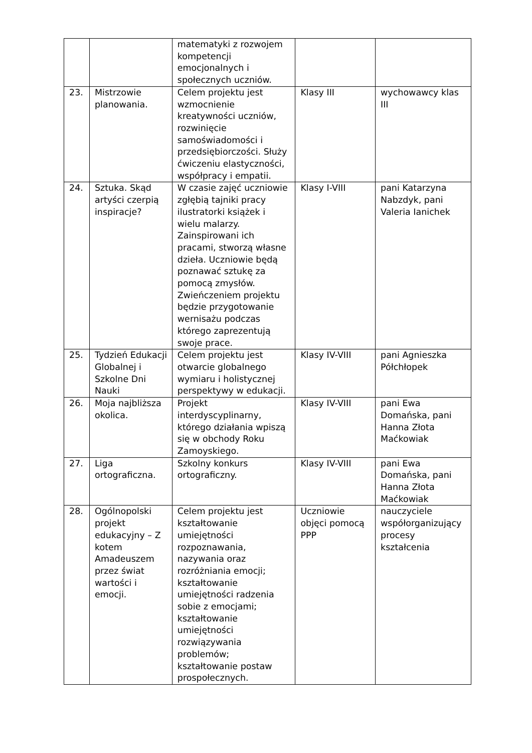| | | matematyki z rozwojem kompetencji emocjonalnych i społecznych uczniów. | | |
| 23. | Mistrzowie planowania. | Celem projektu jest wzmocnienie kreatywności uczniów, rozwinięcie samoświadomości i przedsiębiorczości. Służy ćwiczeniu elastyczności, współpracy i empatii. | Klasy III | wychowawcy klas III |
| 24. | Sztuka. Skąd artyści czerpią inspiracje? | W czasie zajęć uczniowie zgłębią tajniki pracy ilustratorki książek i wielu malarzy. Zainspirowani ich pracami, stworzą własne dzieła. Uczniowie będą poznawać sztukę za pomocą zmysłów. Zwieńczeniem projektu będzie przygotowanie wernisażu podczas którego zaprezentują swoje prace. | Klasy I-VIII | pani Katarzyna Nabzdyk, pani Valeria Ianichek |
| 25. | Tydzień Edukacji Globalnej i Szkolne Dni Nauki | Celem projektu jest otwarcie globalnego wymiaru i holistycznej perspektywy w edukacji. | Klasy IV-VIII | pani Agnieszka Półchłopek |
| 26. | Moja najbliższa okolica. | Projekt interdyscyplinarny, którego działania wpiszą się w obchody Roku Zamoyskiego. | Klasy IV-VIII | pani Ewa Domańska, pani Hanna Złota Maćkowiak |
| 27. | Liga ortograficzna. | Szkolny konkurs ortograficzny. | Klasy IV-VIII | pani Ewa Domańska, pani Hanna Złota Maćkowiak |
| 28. | Ogólnopolski projekt edukacyjny – Z kotem Amadeuszem przez świat wartości i emocji. | Celem projektu jest kształtowanie umiejętności rozpoznawania, nazywania oraz rozróżniania emocji; kształtowanie umiejętności radzenia sobie z emocjami; kształtowanie umiejętności rozwiązywania problemów; kształtowanie postaw prospołecznych. | Uczniowie objęci pomocą PPP | nauczyciele współorganizujący procesy kształcenia |